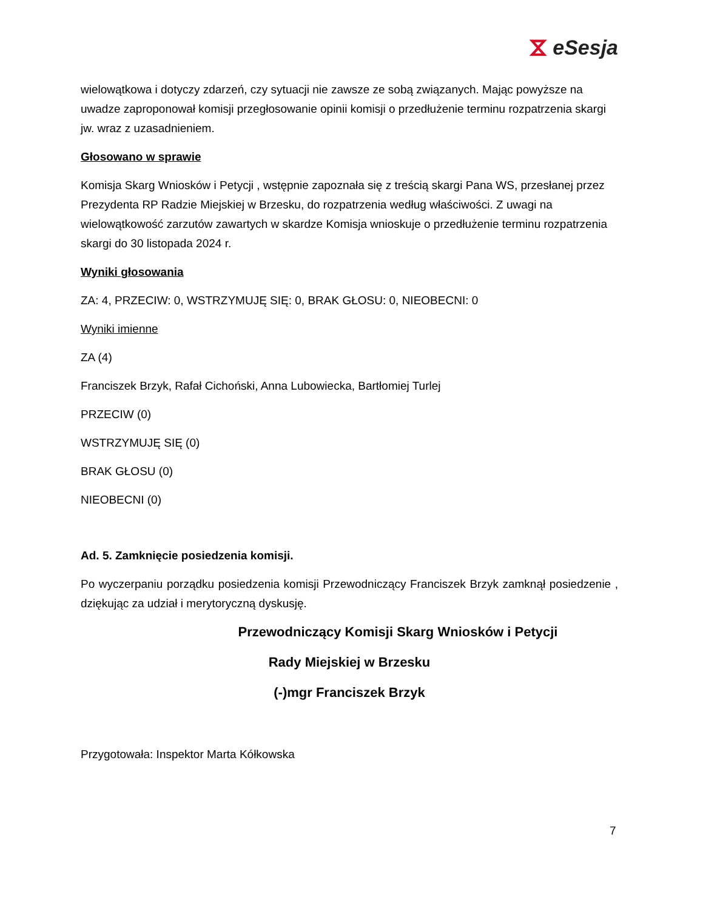⧖ eSesja
wielowątkowa i dotyczy zdarzeń, czy sytuacji nie zawsze ze sobą związanych. Mając powyższe na uwadze zaproponował komisji przegłosowanie opinii komisji o przedłużenie terminu rozpatrzenia skargi jw. wraz z uzasadnieniem.
Głosowano w sprawie
Komisja Skarg Wniosków i Petycji , wstępnie zapoznała się z treścią skargi Pana WS, przesłanej przez Prezydenta RP Radzie Miejskiej w Brzesku, do rozpatrzenia według właściwości. Z uwagi na wielowątkowość zarzutów zawartych w skardze Komisja wnioskuje o przedłużenie terminu rozpatrzenia skargi do 30 listopada 2024 r.
Wyniki głosowania
ZA: 4, PRZECIW: 0, WSTRZYMUJĘ SIĘ: 0, BRAK GŁOSU: 0, NIEOBECNI: 0
Wyniki imienne
ZA (4)
Franciszek Brzyk, Rafał Cichoński, Anna Lubowiecka, Bartłomiej Turlej
PRZECIW (0)
WSTRZYMUJĘ SIĘ (0)
BRAK GŁOSU (0)
NIEOBECNI (0)
Ad. 5. Zamknięcie posiedzenia komisji.
Po wyczerpaniu porządku posiedzenia komisji Przewodniczący Franciszek Brzyk zamknął posiedzenie , dziękując za udział i merytoryczną dyskusję.
Przewodniczący Komisji Skarg Wniosków i Petycji
Rady Miejskiej w Brzesku
(-)mgr Franciszek Brzyk
Przygotowała: Inspektor Marta Kółkowska
7